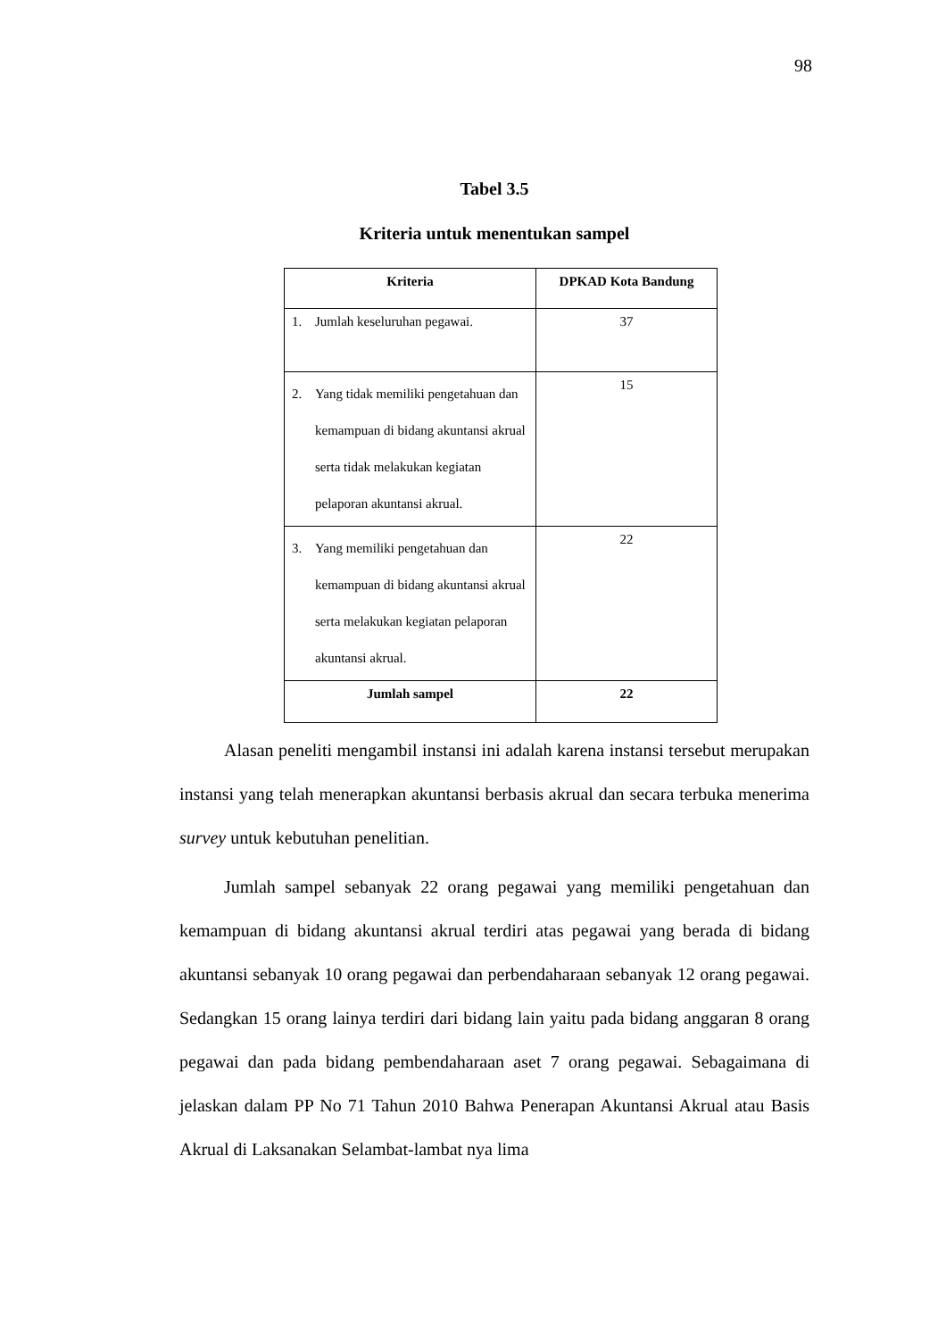98
Tabel 3.5
Kriteria untuk menentukan sampel
| Kriteria | DPKAD Kota Bandung |
| --- | --- |
| 1. Jumlah keseluruhan pegawai. | 37 |
| 2. Yang tidak memiliki pengetahuan dan kemampuan di bidang akuntansi akrual serta tidak melakukan kegiatan pelaporan akuntansi akrual. | 15 |
| 3. Yang memiliki pengetahuan dan kemampuan di bidang akuntansi akrual serta melakukan kegiatan pelaporan akuntansi akrual. | 22 |
| Jumlah sampel | 22 |
Alasan peneliti mengambil instansi ini adalah karena instansi tersebut merupakan instansi yang telah menerapkan akuntansi berbasis akrual dan secara terbuka menerima survey untuk kebutuhan penelitian.
Jumlah sampel sebanyak 22 orang pegawai yang memiliki pengetahuan dan kemampuan di bidang akuntansi akrual terdiri atas pegawai yang berada di bidang akuntansi sebanyak 10 orang pegawai dan perbendaharaan sebanyak 12 orang pegawai. Sedangkan 15 orang lainya terdiri dari bidang lain yaitu pada bidang anggaran 8 orang pegawai dan pada bidang pembendaharaan aset 7 orang pegawai. Sebagaimana di jelaskan dalam PP No 71 Tahun 2010 Bahwa Penerapan Akuntansi Akrual atau Basis Akrual di Laksanakan Selambat-lambat nya lima